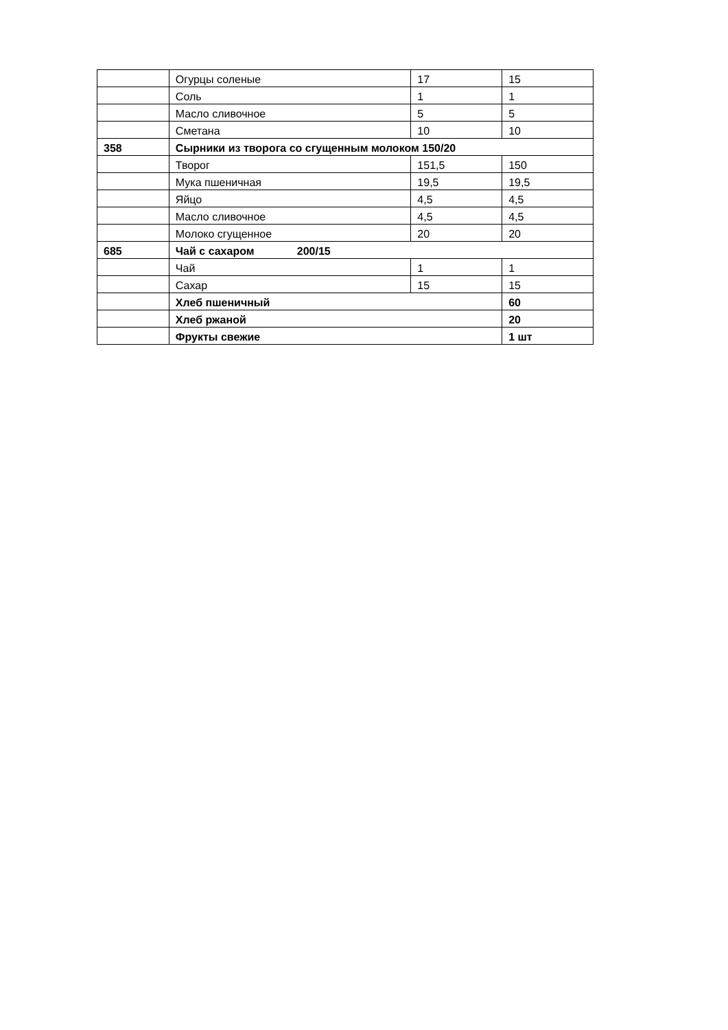| | Огурцы соленые | 17 | 15 |
| | Соль | 1 | 1 |
| | Масло сливочное | 5 | 5 |
| | Сметана | 10 | 10 |
| 358 | Сырники из творога со сгущенным молоком 150/20 | | |
| | Творог | 151,5 | 150 |
| | Мука пшеничная | 19,5 | 19,5 |
| | Яйцо | 4,5 | 4,5 |
| | Масло сливочное | 4,5 | 4,5 |
| | Молоко сгущенное | 20 | 20 |
| 685 | Чай с сахаром 200/15 | | |
| | Чай | 1 | 1 |
| | Сахар | 15 | 15 |
| | Хлеб пшеничный | | 60 |
| | Хлеб ржаной | | 20 |
| | Фрукты свежие | | 1 шт |